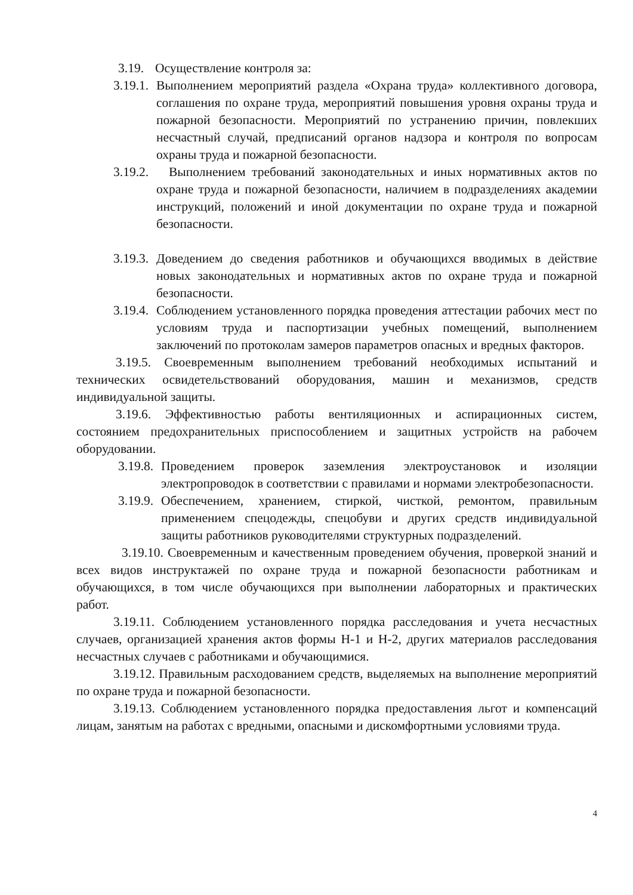3.19. Осуществление контроля за:
3.19.1. Выполнением мероприятий раздела «Охрана труда» коллективного договора, соглашения по охране труда, мероприятий повышения уровня охраны труда и пожарной безопасности. Мероприятий по устранению причин, повлекших несчастный случай, предписаний органов надзора и контроля по вопросам охраны труда и пожарной безопасности.
3.19.2. Выполнением требований законодательных и иных нормативных актов по охране труда и пожарной безопасности, наличием в подразделениях академии инструкций, положений и иной документации по охране труда и пожарной безопасности.
3.19.3. Доведением до сведения работников и обучающихся вводимых в действие новых законодательных и нормативных актов по охране труда и пожарной безопасности.
3.19.4. Соблюдением установленного порядка проведения аттестации рабочих мест по условиям труда и паспортизации учебных помещений, выполнением заключений по протоколам замеров параметров опасных и вредных факторов.
3.19.5. Своевременным выполнением требований необходимых испытаний и технических освидетельствований оборудования, машин и механизмов, средств индивидуальной защиты.
3.19.6. Эффективностью работы вентиляционных и аспирационных систем, состоянием предохранительных приспособлением и защитных устройств на рабочем оборудовании.
3.19.8. Проведением проверок заземления электроустановок и изоляции электропроводок в соответствии с правилами и нормами электробезопасности.
3.19.9. Обеспечением, хранением, стиркой, чисткой, ремонтом, правильным применением спецодежды, спецобуви и других средств индивидуальной защиты работников руководителями структурных подразделений.
3.19.10. Своевременным и качественным проведением обучения, проверкой знаний и всех видов инструктажей по охране труда и пожарной безопасности работникам и обучающихся, в том числе обучающихся при выполнении лабораторных и практических работ.
3.19.11. Соблюдением установленного порядка расследования и учета несчастных случаев, организацией хранения актов формы Н-1 и Н-2, других материалов расследования несчастных случаев с работниками и обучающимися.
3.19.12. Правильным расходованием средств, выделяемых на выполнение мероприятий по охране труда и пожарной безопасности.
3.19.13. Соблюдением установленного порядка предоставления льгот и компенсаций лицам, занятым на работах с вредными, опасными и дискомфортными условиями труда.
4